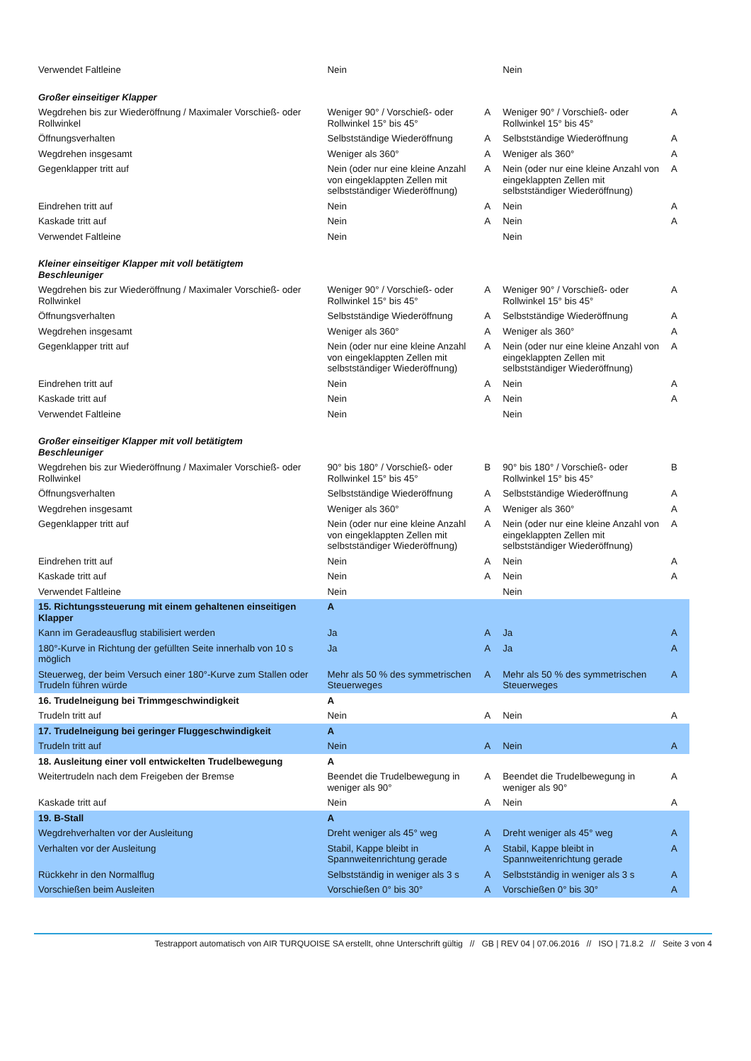| Verwendet Faltleine | Nein | | Nein | |
| Großer einseitiger Klapper | | | | |
| Wegdrehen bis zur Wiederöffnung / Maximaler Vorschieß- oder Rollwinkel | Weniger 90° / Vorschieß- oder Rollwinkel 15° bis 45° | A | Weniger 90° / Vorschieß- oder Rollwinkel 15° bis 45° | A |
| Öffnungsverhalten | Selbstständige Wiederöffnung | A | Selbstständige Wiederöffnung | A |
| Wegdrehen insgesamt | Weniger als 360° | A | Weniger als 360° | A |
| Gegenklapper tritt auf | Nein (oder nur eine kleine Anzahl von eingeklappten Zellen mit selbstständiger Wiederöffnung) | A | Nein (oder nur eine kleine Anzahl von eingeklappten Zellen mit selbstständiger Wiederöffnung) | A |
| Eindrehen tritt auf | Nein | A | Nein | A |
| Kaskade tritt auf | Nein | A | Nein | A |
| Verwendet Faltleine | Nein | | Nein | |
| Kleiner einseitiger Klapper mit voll betätigtem Beschleuniger | | | | |
| Wegdrehen bis zur Wiederöffnung / Maximaler Vorschieß- oder Rollwinkel | Weniger 90° / Vorschieß- oder Rollwinkel 15° bis 45° | A | Weniger 90° / Vorschieß- oder Rollwinkel 15° bis 45° | A |
| Öffnungsverhalten | Selbstständige Wiederöffnung | A | Selbstständige Wiederöffnung | A |
| Wegdrehen insgesamt | Weniger als 360° | A | Weniger als 360° | A |
| Gegenklapper tritt auf | Nein (oder nur eine kleine Anzahl von eingeklappten Zellen mit selbstständiger Wiederöffnung) | A | Nein (oder nur eine kleine Anzahl von eingeklappten Zellen mit selbstständiger Wiederöffnung) | A |
| Eindrehen tritt auf | Nein | A | Nein | A |
| Kaskade tritt auf | Nein | A | Nein | A |
| Verwendet Faltleine | Nein | | Nein | |
| Großer einseitiger Klapper mit voll betätigtem Beschleuniger | | | | |
| Wegdrehen bis zur Wiederöffnung / Maximaler Vorschieß- oder Rollwinkel | 90° bis 180° / Vorschieß- oder Rollwinkel 15° bis 45° | B | 90° bis 180° / Vorschieß- oder Rollwinkel 15° bis 45° | B |
| Öffnungsverhalten | Selbstständige Wiederöffnung | A | Selbstständige Wiederöffnung | A |
| Wegdrehen insgesamt | Weniger als 360° | A | Weniger als 360° | A |
| Gegenklapper tritt auf | Nein (oder nur eine kleine Anzahl von eingeklappten Zellen mit selbstständiger Wiederöffnung) | A | Nein (oder nur eine kleine Anzahl von eingeklappten Zellen mit selbstständiger Wiederöffnung) | A |
| Eindrehen tritt auf | Nein | A | Nein | A |
| Kaskade tritt auf | Nein | A | Nein | A |
| Verwendet Faltleine | Nein | | Nein | |
| 15. Richtungssteuerung mit einem gehaltenen einseitigen Klapper | A | | | |
| Kann im Geradeausflug stabilisiert werden | Ja | A | Ja | A |
| 180°-Kurve in Richtung der gefüllten Seite innerhalb von 10 s möglich | Ja | A | Ja | A |
| Steuerweg, der beim Versuch einer 180°-Kurve zum Stallen oder Trudeln führen würde | Mehr als 50 % des symmetrischen Steuerweges | A | Mehr als 50 % des symmetrischen Steuerweges | A |
| 16. Trudelneigung bei Trimmgeschwindigkeit | A | | | |
| Trudeln tritt auf | Nein | A | Nein | A |
| 17. Trudelneigung bei geringer Fluggeschwindigkeit | A | | | |
| Trudeln tritt auf | Nein | A | Nein | A |
| 18. Ausleitung einer voll entwickelten Trudelbewegung | A | | | |
| Weitertrudeln nach dem Freigeben der Bremse | Beendet die Trudelbewegung in weniger als 90° | A | Beendet die Trudelbewegung in weniger als 90° | A |
| Kaskade tritt auf | Nein | A | Nein | A |
| 19. B-Stall | A | | | |
| Wegdrehverhalten vor der Ausleitung | Dreht weniger als 45° weg | A | Dreht weniger als 45° weg | A |
| Verhalten vor der Ausleitung | Stabil, Kappe bleibt in Spannweitenrichtung gerade | A | Stabil, Kappe bleibt in Spannweitenrichtung gerade | A |
| Rückkehr in den Normalflug | Selbstständig in weniger als 3 s | A | Selbstständig in weniger als 3 s | A |
| Vorschießen beim Ausleiten | Vorschießen 0° bis 30° | A | Vorschießen 0° bis 30° | A |
Testrapport automatisch von AIR TURQUOISE SA erstellt, ohne Unterschrift gültig // GB | REV 04 | 07.06.2016 // ISO | 71.8.2 // Seite 3 von 4